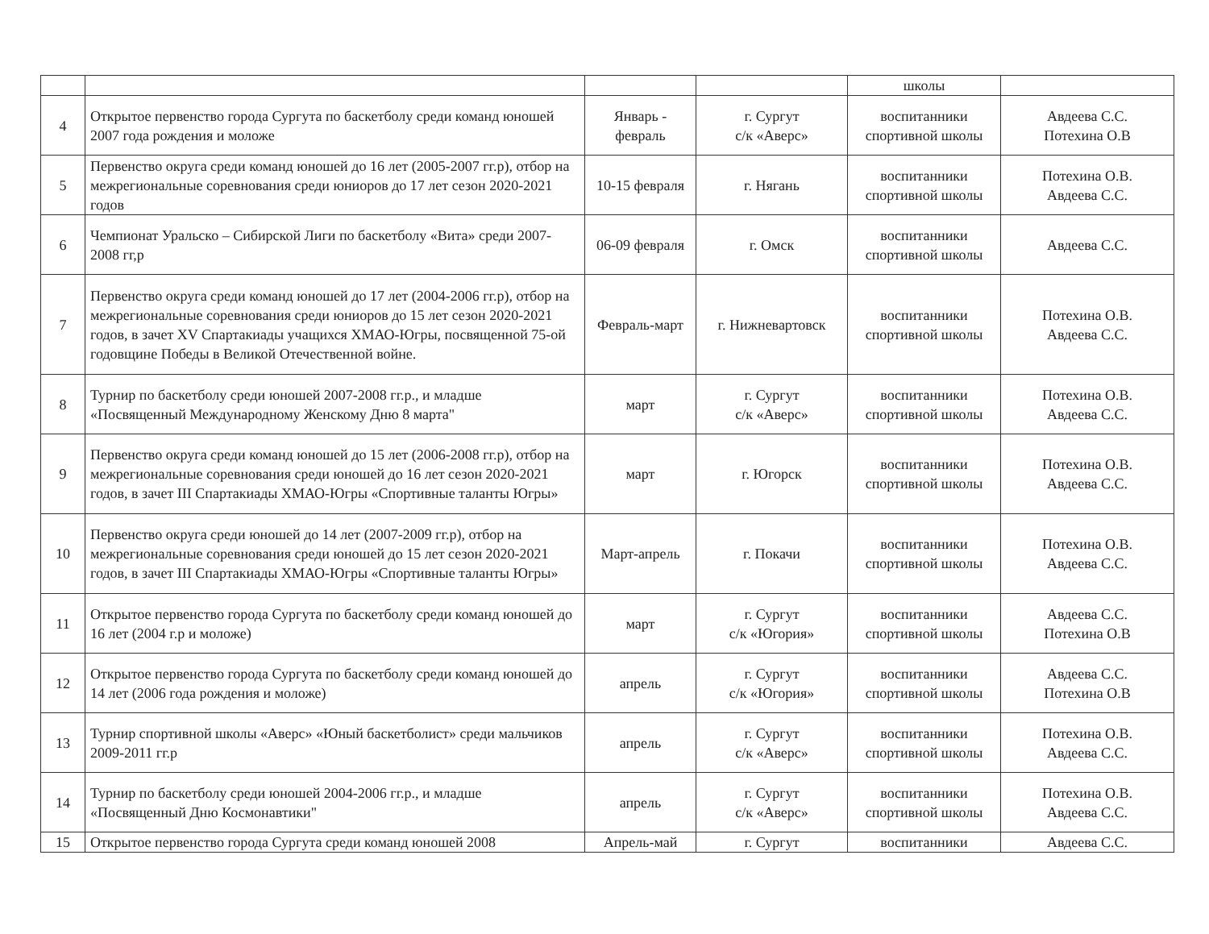| | | | | школы | |
| 4 | Открытое первенство города Сургута по баскетболу среди команд юношей 2007 года рождения и моложе | Январь - февраль | г. Сургут с/к «Аверс» | воспитанники спортивной школы | Авдеева С.С. Потехина О.В |
| 5 | Первенство округа среди команд юношей до 16 лет (2005-2007 гг.р), отбор на межрегиональные соревнования среди юниоров до 17 лет сезон 2020-2021 годов | 10-15 февраля | г. Нягань | воспитанники спортивной школы | Потехина О.В. Авдеева С.С. |
| 6 | Чемпионат Уральско – Сибирской Лиги по баскетболу «Вита» среди 2007-2008 гг,р | 06-09 февраля | г. Омск | воспитанники спортивной школы | Авдеева С.С. |
| 7 | Первенство округа среди команд юношей до 17 лет (2004-2006 гг.р), отбор на межрегиональные соревнования среди юниоров до 15 лет сезон 2020-2021 годов, в зачет XV Спартакиады учащихся ХМАО-Югры, посвященной 75-ой годовщине Победы в Великой Отечественной войне. | Февраль-март | г. Нижневартовск | воспитанники спортивной школы | Потехина О.В. Авдеева С.С. |
| 8 | Турнир по баскетболу среди юношей 2007-2008 гг.р., и младше «Посвященный Международному Женскому Дню 8 марта" | март | г. Сургут с/к «Аверс» | воспитанники спортивной школы | Потехина О.В. Авдеева С.С. |
| 9 | Первенство округа среди команд юношей до 15 лет (2006-2008 гг.р), отбор на межрегиональные соревнования среди юношей до 16 лет сезон 2020-2021 годов, в зачет III Спартакиады ХМАО-Югры «Спортивные таланты Югры» | март | г. Югорск | воспитанники спортивной школы | Потехина О.В. Авдеева С.С. |
| 10 | Первенство округа среди юношей до 14 лет (2007-2009 гг.р), отбор на межрегиональные соревнования среди юношей до 15 лет сезон 2020-2021 годов, в зачет III Спартакиады ХМАО-Югры «Спортивные таланты Югры» | Март-апрель | г. Покачи | воспитанники спортивной школы | Потехина О.В. Авдеева С.С. |
| 11 | Открытое первенство города Сургута по баскетболу среди команд юношей до 16 лет (2004 г.р и моложе) | март | г. Сургут с/к «Югория» | воспитанники спортивной школы | Авдеева С.С. Потехина О.В |
| 12 | Открытое первенство города Сургута по баскетболу среди команд юношей до 14 лет (2006 года рождения и моложе) | апрель | г. Сургут с/к «Югория» | воспитанники спортивной школы | Авдеева С.С. Потехина О.В |
| 13 | Турнир спортивной школы «Аверс» «Юный баскетболист» среди мальчиков 2009-2011 гг.р | апрель | г. Сургут с/к «Аверс» | воспитанники спортивной школы | Потехина О.В. Авдеева С.С. |
| 14 | Турнир по баскетболу среди юношей 2004-2006 гг.р., и младше «Посвященный Дню Космонавтики" | апрель | г. Сургут с/к «Аверс» | воспитанники спортивной школы | Потехина О.В. Авдеева С.С. |
| 15 | Открытое первенство города Сургута среди команд юношей 2008 | Апрель-май | г. Сургут | воспитанники | Авдеева С.С. |